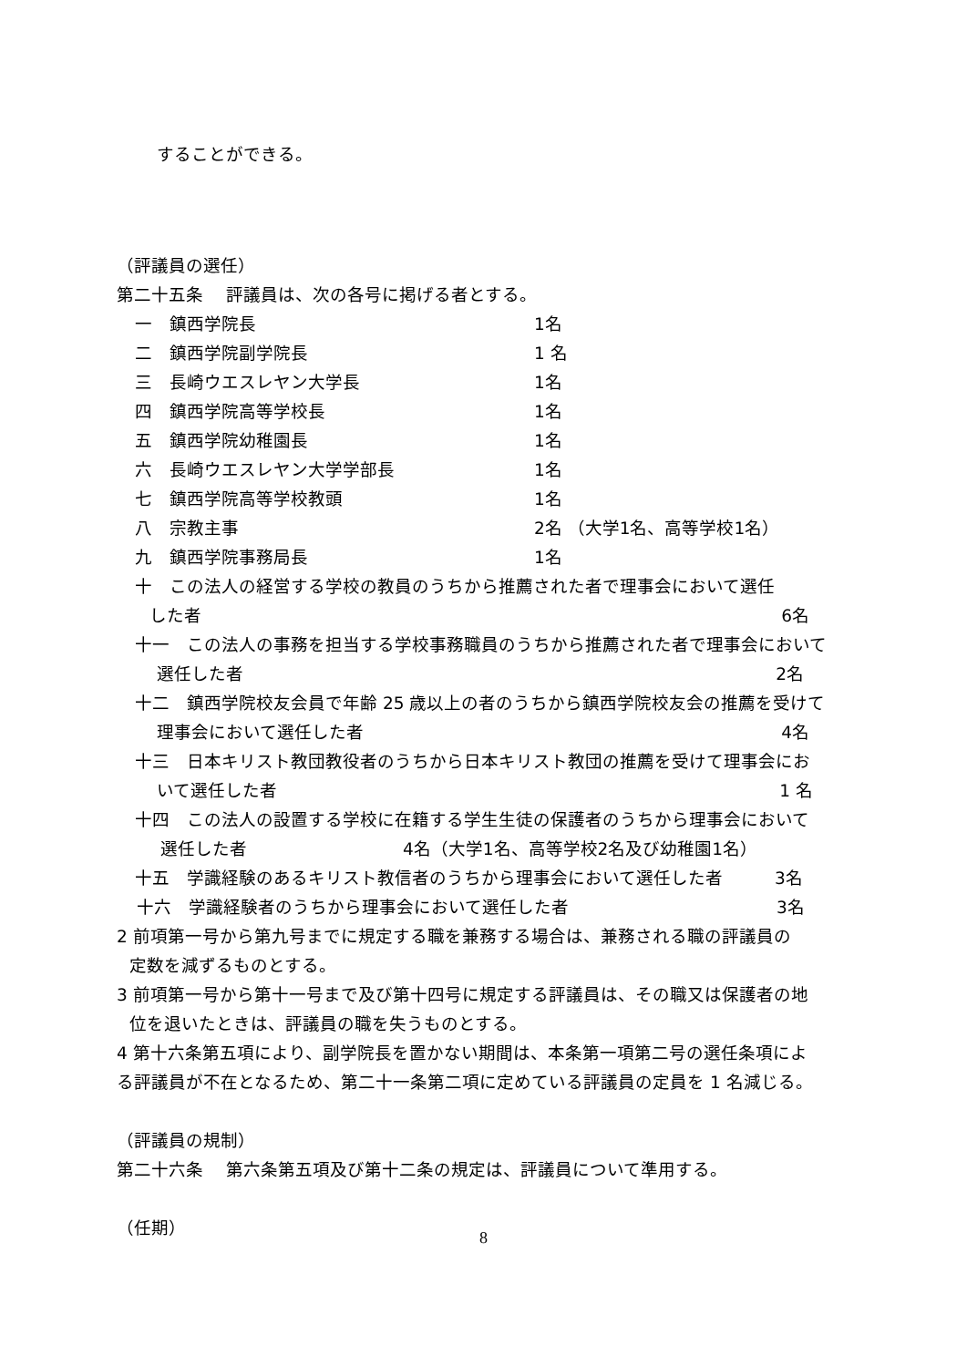することができる。
（評議員の選任）
第二十五条　 評議員は、次の各号に掲げる者とする。
一　鎮西学院長 1名
二　鎮西学院副学院長 1 名
三　長崎ウエスレヤン大学長 1名
四　鎮西学院高等学校長 1名
五　鎮西学院幼稚園長 1名
六　長崎ウエスレヤン大学学部長 1名
七　鎮西学院高等学校教頭 1名
八　宗教主事 2名 （大学1名、高等学校1名）
九　鎮西学院事務局長 1名
十　この法人の経営する学校の教員のうちから推薦された者で理事会において選任
した者 6名
十一　この法人の事務を担当する学校事務職員のうちから推薦された者で理事会において
選任した者 2名
十二　鎮西学院校友会員で年齢 25 歳以上の者のうちから鎮西学院校友会の推薦を受けて
理事会において選任した者 4名
十三　日本キリスト教団教役者のうちから日本キリスト教団の推薦を受けて理事会にお
いて選任した者 1 名
十四　この法人の設置する学校に在籍する学生生徒の保護者のうちから理事会において
選任した者　　　　　　　　　4名（大学1名、高等学校2名及び幼稚園1名）
十五　学識経験のあるキリスト教信者のうちから理事会において選任した者　　　3名
十六　学識経験者のうちから理事会において選任した者　　　　　　　　　　　　3名
2 前項第一号から第九号までに規定する職を兼務する場合は、兼務される職の評議員の
定数を減ずるものとする。
3 前項第一号から第十一号まで及び第十四号に規定する評議員は、その職又は保護者の地
位を退いたときは、評議員の職を失うものとする。
4 第十六条第五項により、副学院長を置かない期間は、本条第一項第二号の選任条項によ
る評議員が不在となるため、第二十一条第二項に定めている評議員の定員を 1 名減じる。
（評議員の規制）
第二十六条　 第六条第五項及び第十二条の規定は、評議員について準用する。
（任期）
8